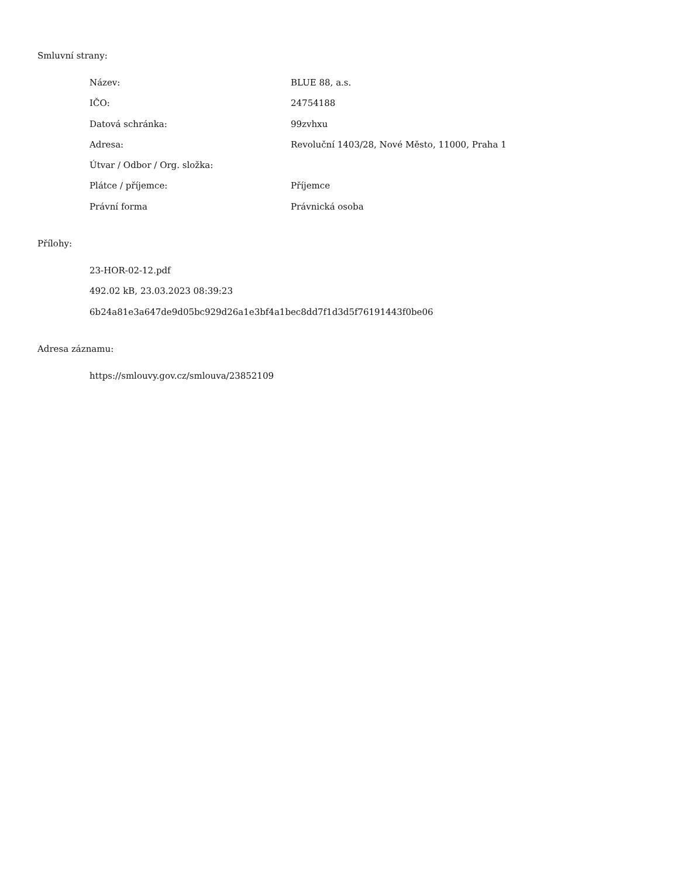Smluvní strany:
| Název: | BLUE 88, a.s. |
| IČO: | 24754188 |
| Datová schránka: | 99zvhxu |
| Adresa: | Revoluční 1403/28, Nové Město, 11000, Praha 1 |
| Útvar / Odbor / Org. složka: | |
| Plátce / příjemce: | Příjemce |
| Právní forma | Právnická osoba |
Přílohy:
23-HOR-02-12.pdf
492.02 kB, 23.03.2023 08:39:23
6b24a81e3a647de9d05bc929d26a1e3bf4a1bec8dd7f1d3d5f76191443f0be06
Adresa záznamu:
https://smlouvy.gov.cz/smlouva/23852109